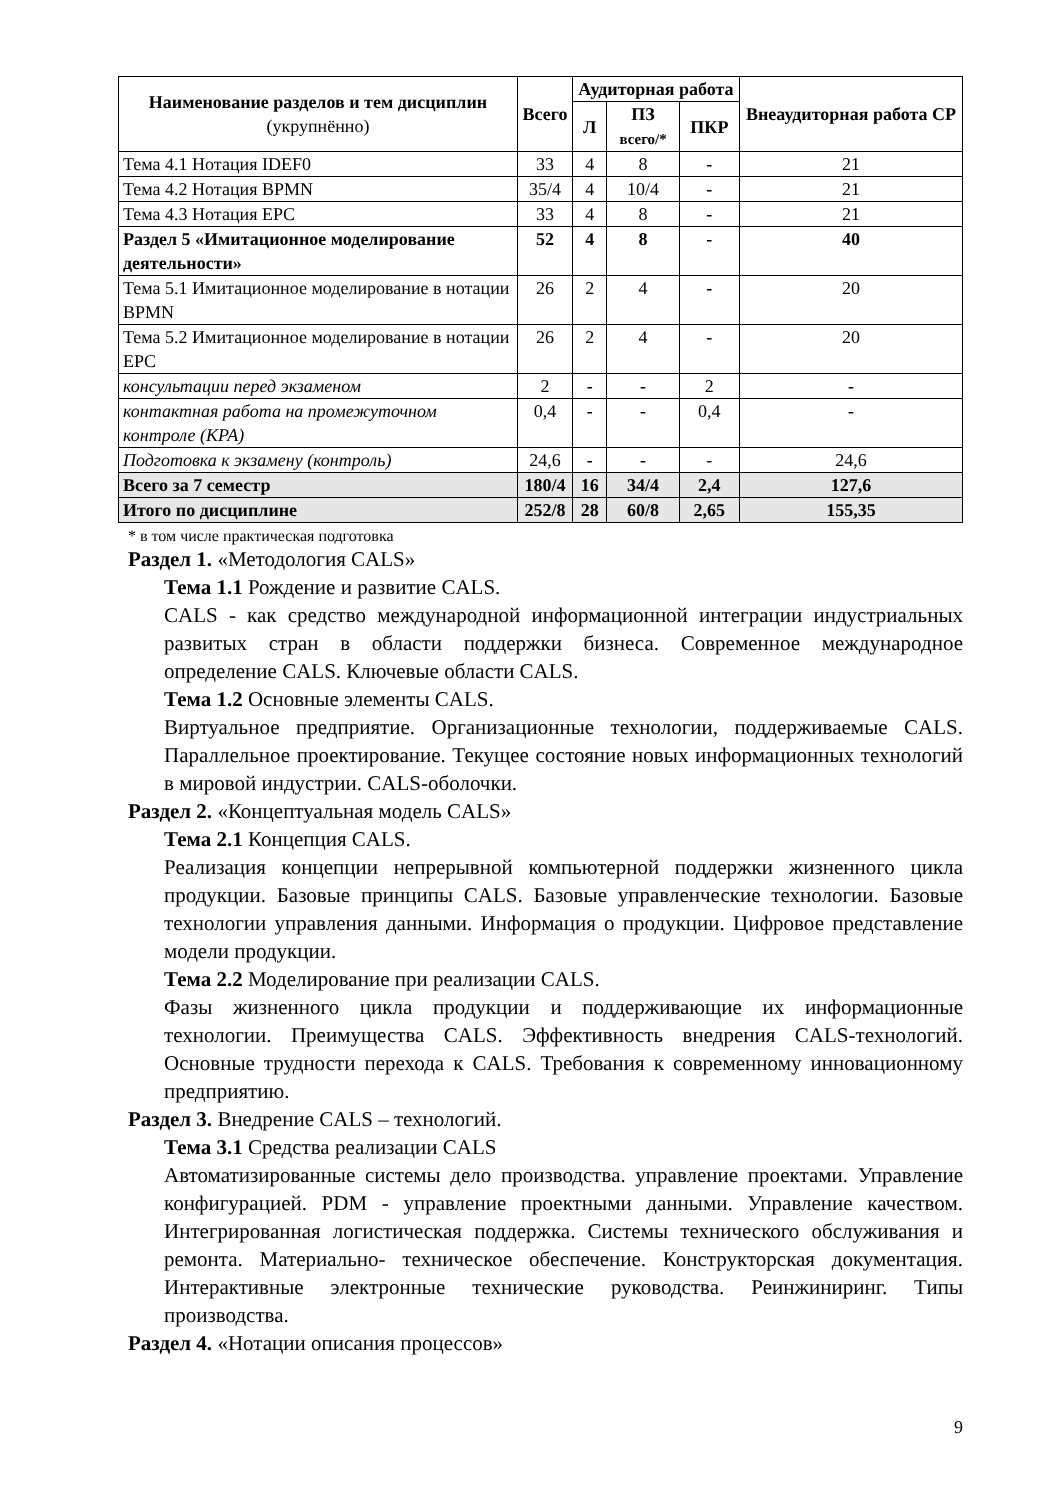| Наименование разделов и тем дисциплин (укрупнённо) | Всего | Аудиторная работа | | | Внеаудиторная работа СР |
| --- | --- | --- | --- | --- | --- |
| | | Л | ПЗ всего/* | ПКР | |
| Тема 4.1 Нотация IDEF0 | 33 | 4 | 8 | - | 21 |
| Тема 4.2 Нотация BPMN | 35/4 | 4 | 10/4 | - | 21 |
| Тема 4.3 Нотация EPC | 33 | 4 | 8 | - | 21 |
| Раздел 5 «Имитационное моделирование деятельности» | 52 | 4 | 8 | - | 40 |
| Тема 5.1 Имитационное моделирование в нотации BPMN | 26 | 2 | 4 | - | 20 |
| Тема 5.2 Имитационное моделирование в нотации EPC | 26 | 2 | 4 | - | 20 |
| консультации перед экзаменом | 2 | - | - | 2 | - |
| контактная работа на промежуточном контроле (КРА) | 0,4 | - | - | 0,4 | - |
| Подготовка к экзамену (контроль) | 24,6 | - | - | - | 24,6 |
| Всего за 7 семестр | 180/4 | 16 | 34/4 | 2,4 | 127,6 |
| Итого по дисциплине | 252/8 | 28 | 60/8 | 2,65 | 155,35 |
* в том числе практическая подготовка
Раздел 1. «Методология CALS»
Тема 1.1 Рождение и развитие CALS.
CALS - как средство международной информационной интеграции индустриальных развитых стран в области поддержки бизнеса. Современное международное определение CALS. Ключевые области CALS.
Тема 1.2 Основные элементы CALS.
Виртуальное предприятие. Организационные технологии, поддерживаемые CALS. Параллельное проектирование. Текущее состояние новых информационных технологий в мировой индустрии. CALS-оболочки.
Раздел 2. «Концептуальная модель CALS»
Тема 2.1 Концепция CALS.
Реализация концепции непрерывной компьютерной поддержки жизненного цикла продукции. Базовые принципы CALS. Базовые управленческие технологии. Базовые технологии управления данными. Информация о продукции. Цифровое представление модели продукции.
Тема 2.2 Моделирование при реализации CALS.
Фазы жизненного цикла продукции и поддерживающие их информационные технологии. Преимущества CALS. Эффективность внедрения CALS-технологий. Основные трудности перехода к CALS. Требования к современному инновационному предприятию.
Раздел 3. Внедрение CALS – технологий.
Тема 3.1 Средства реализации CALS
Автоматизированные системы дело производства. управление проектами. Управление конфигурацией. PDM - управление проектными данными. Управление качеством. Интегрированная логистическая поддержка. Системы технического обслуживания и ремонта. Материально- техническое обеспечение. Конструкторская документация. Интерактивные электронные технические руководства. Реинжиниринг. Типы производства.
Раздел 4. «Нотации описания процессов»
9